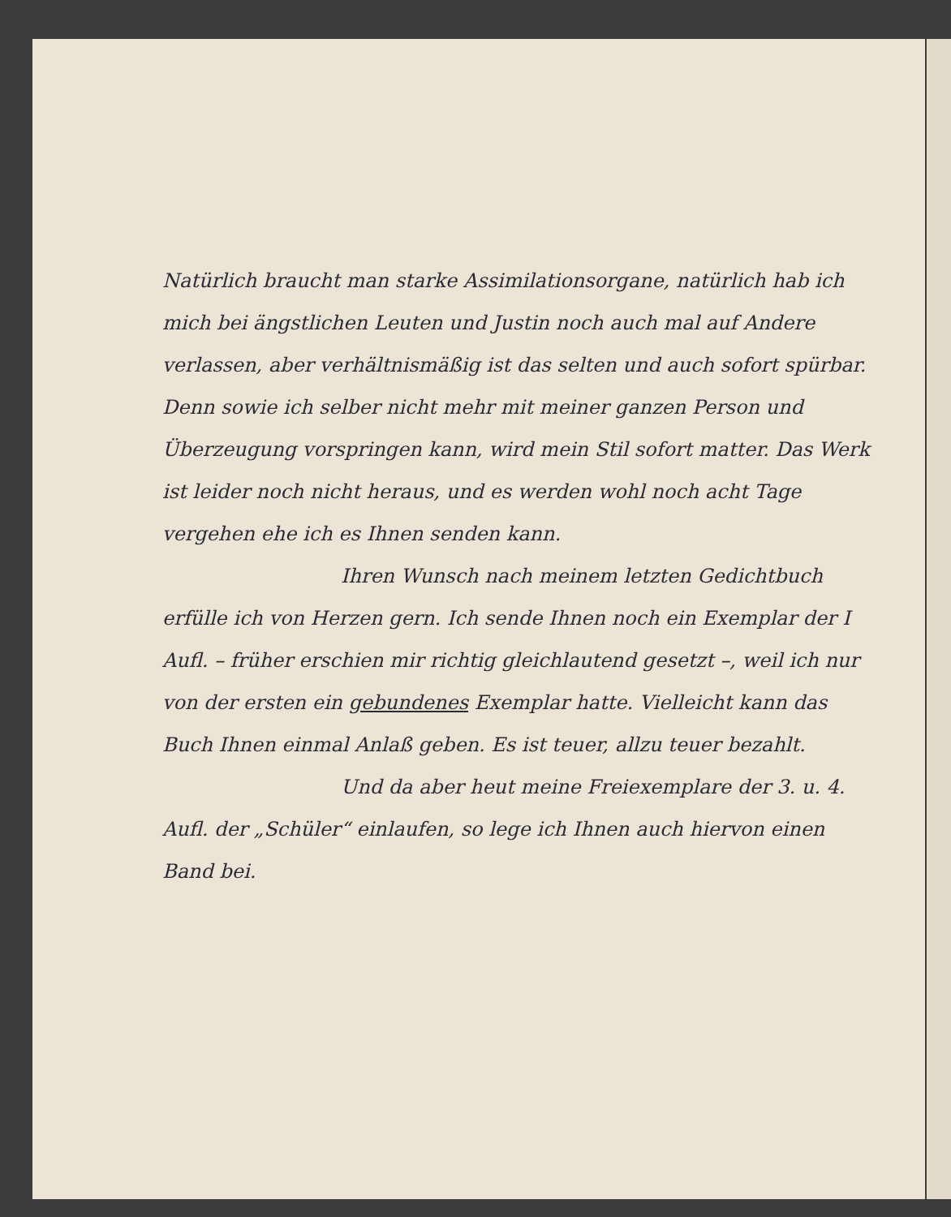Natürlich braucht man starke Assimilationsorgane, natürlich hab ich mich bei ängstlichen Leuten und Justin noch auch mal auf Andere verlassen, aber verhältnismäßig ist das selten und auch sofort spürbar. Denn sowie ich selber nicht mehr mit meiner ganzen Person und Überzeugung vorspringen kann, wird mein Stil sofort matter. Das Werk ist leider noch nicht heraus, und es werden wohl noch acht Tage vergehen ehe ich es Ihnen senden kann.
Ihren Wunsch nach meinem letzten Gedichtbuch erfülle ich von Herzen gern. Ich sende Ihnen noch ein Exemplar der I Aufl. – früher erschien mir richtig gleichlautend gesetzt –, weil ich nur von der ersten ein gebundenes Exemplar hatte. Vielleicht kann das Buch Ihnen einmal Anlaß geben. Es ist teuer, allzu teuer bezahlt.
Und da aber heut meine Freiexemplare der 3. u. 4. Aufl. der „Schüler“ einlaufen, so lege ich Ihnen auch hiervon einen Band bei.